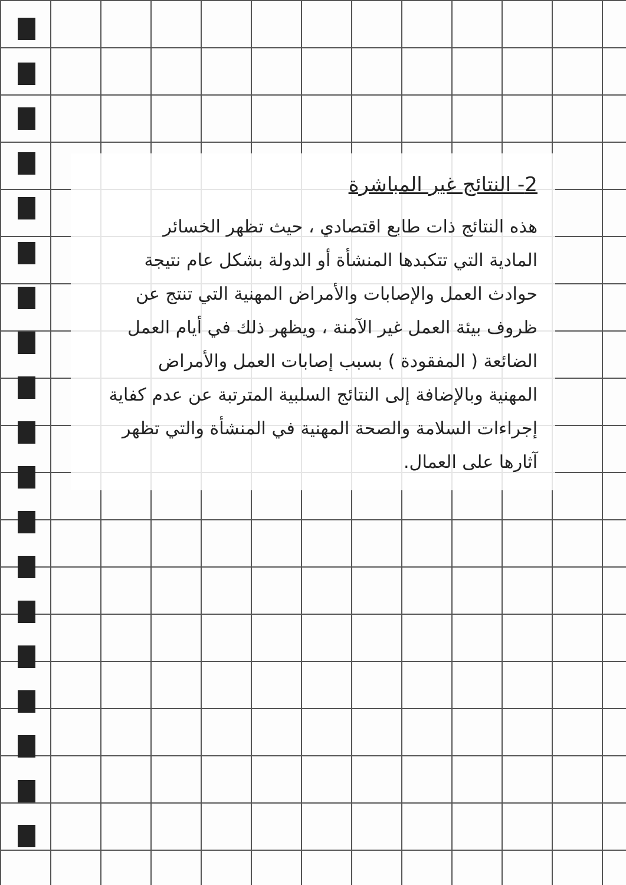2- النتائج غير المباشرة
هذه النتائج ذات طابع اقتصادي ، حيث تظهر الخسائر
المادية التي تتكبدها المنشأة أو الدولة بشكل عام نتيجة
حوادث العمل والإصابات والأمراض المهنية التي تنتج عن
ظروف بيئة العمل غير الآمنة ، ويظهر ذلك في أيام العمل
الضائعة ( المفقودة ) بسبب إصابات العمل والأمراض
المهنية وبالإضافة إلى النتائج السلبية المترتبة عن عدم كفاية
إجراءات السلامة والصحة المهنية في المنشأة والتي تظهر
آثارها على العمال.